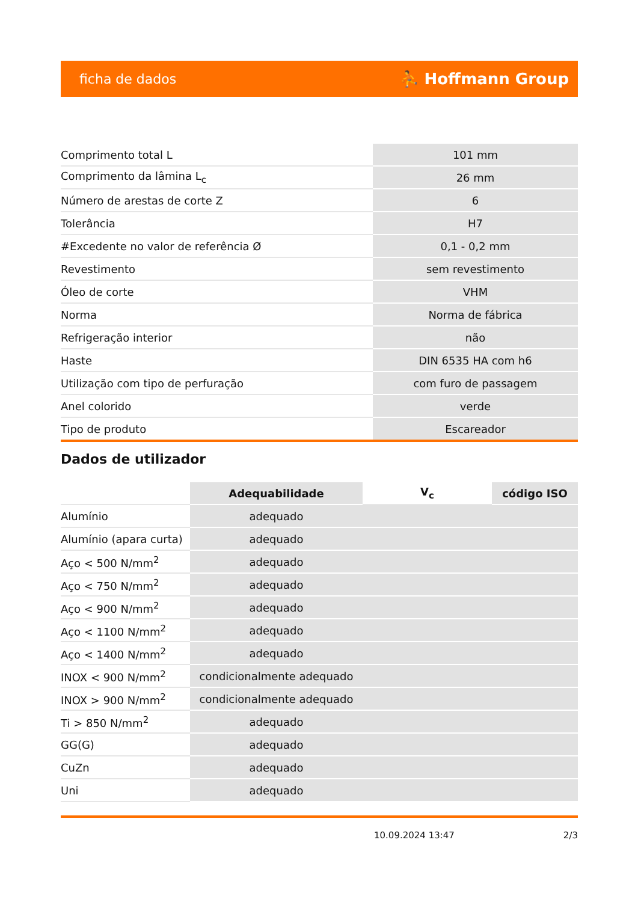ficha de dados ⛹ Hoffmann Group
| Comprimento total L | 101 mm |
| Comprimento da lâmina L<sub>c</sub> | 26 mm |
| Número de arestas de corte Z | 6 |
| Tolerância | H7 |
| #Excedente no valor de referência Ø | 0,1 - 0,2 mm |
| Revestimento | sem revestimento |
| Óleo de corte | VHM |
| Norma | Norma de fábrica |
| Refrigeração interior | não |
| Haste | DIN 6535 HA com h6 |
| Utilização com tipo de perfuração | com furo de passagem |
| Anel colorido | verde |
| Tipo de produto | Escareador |
Dados de utilizador
| | Adequabilidade | V<sub>c</sub> | código ISO |
| Alumínio | adequado | | |
| Alumínio (apara curta) | adequado | | |
| Aço < 500 N/mm<sup>2</sup> | adequado | | |
| Aço < 750 N/mm<sup>2</sup> | adequado | | |
| Aço < 900 N/mm<sup>2</sup> | adequado | | |
| Aço < 1100 N/mm<sup>2</sup> | adequado | | |
| Aço < 1400 N/mm<sup>2</sup> | adequado | | |
| INOX < 900 N/mm<sup>2</sup> | condicionalmente adequado | | |
| INOX > 900 N/mm<sup>2</sup> | condicionalmente adequado | | |
| Ti > 850 N/mm<sup>2</sup> | adequado | | |
| GG(G) | adequado | | |
| CuZn | adequado | | |
| Uni | adequado | | |
10.09.2024 13:47 2/3